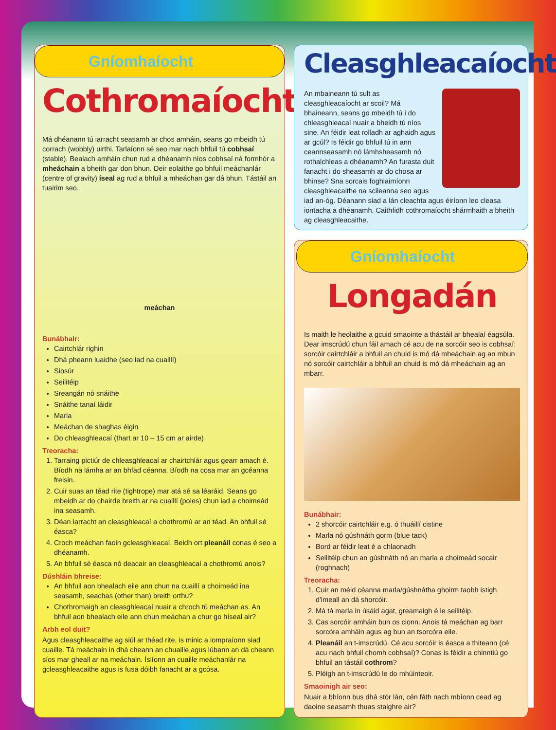Gníomhaíocht
Cothromaíocht
Má dhéanann tú iarracht seasamh ar chos amháin, seans go mbeidh tú corrach (wobbly) uirthi. Tarlaíonn sé seo mar nach bhfuil tú cobhsaí (stable). Bealach amháin chun rud a dhéanamh níos cobhsaí ná formhór a mheáchain a bheith gar don bhun. Deir eolaithe go bhfuil meáchanlár (centre of gravity) íseal ag rud a bhfuil a mheáchan gar dá bhun. Tástáil an tuairim seo.
meáchan
Bunábhair:
Cairtchlár righin
Dhá pheann luaidhe (seo iad na cuaillí)
Siosúr
Seilitéip
Sreangán nó snáithe
Snáithe tanaí láidir
Marla
Meáchan de shaghas éigin
Do chleasghleacaí (thart ar 10 – 15 cm ar airde)
Treoracha:
1. Tarraing pictiúr de chleasghleacaí ar chairtchlár agus gearr amach é. Bíodh na lámha ar an bhfad céanna. Bíodh na cosa mar an gcéanna freisin.
2. Cuir suas an téad rite (tightrope) mar atá sé sa léaráid. Seans go mbeidh ar do chairde breith ar na cuaillí (poles) chun iad a choimeád ina seasamh.
3. Déan iarracht an cleasghleacaí a chothromú ar an téad. An bhfuil sé éasca?
4. Croch meáchan faoin gcleasghleacaí. Beidh ort pleanáil conas é seo a dhéanamh.
5. An bhfuil sé éasca nó deacair an cleasghleacaí a chothromú anois?
Dúshláin bhreise:
An bhfuil aon bhealach eile ann chun na cuaillí a choimeád ina seasamh, seachas (other than) breith orthu?
Chothromaigh an cleasghleacaí nuair a chroch tú meáchan as. An bhfuil aon bhealach eile ann chun meáchan a chur go híseal air?
Arbh eol duit?
Agus cleasghleacaithe ag siúl ar théad rite, is minic a iompraíonn siad cuaille. Tá meáchain in dhá cheann an chuaille agus lúbann an dá cheann síos mar gheall ar na meáchain. Íslíonn an cuaille meáchanlár na gcleasghleacaithe agus is fusa dóibh fanacht ar a gcósa.
Cleasghleacaíocht
An mbaineann tú sult as cleasghleacaíocht ar scoil? Má bhaineann, seans go mbeidh tú i do chleasghleacaí nuair a bheidh tú níos sine. An féidir leat rolladh ar aghaidh agus ar gcúl? Is féidir go bhfuil tú in ann ceannseasamh nó lámhsheasamh nó rothalchleas a dhéanamh? An furasta duit fanacht i do sheasamh ar do chosa ar bhinse? Sna sorcais foghlaimíonn cleasghleacaithe na scileanna seo agus iad an-óg. Déanann siad a lán cleachta agus éiríonn leo cleasa iontacha a dhéanamh. Caithfidh cothromaíocht shármhaith a bheith ag cleasghleacaithe.
Gníomhaíocht
Longadán
Is maith le heolaithe a gcuid smaointe a thástáil ar bhealaí éagsúla. Dear imscrúdú chun fáil amach cé acu de na sorcóir seo is cobhsaí: sorcóir cairtchláir a bhfuil an chuid is mó dá mheáchain ag an mbun nó sorcóir cairtchláir a bhfuil an chuid is mó dá mheáchain ag an mbarr.
Bunábhair:
2 shorcóir cairtchláir e.g. ó thuáillí cistine
Marla nó gúshnáth gorm (blue tack)
Bord ar féidir leat é a chlaonadh
Seilitéip chun an gúshnáth nó an marla a choimeád socair (roghnach)
Treoracha:
1. Cuir an méid céanna marla/gúshnátha ghoirm taobh istigh d'imeall an dá shorcóir.
2. Má tá marla in úsáid agat, greamaigh é le seilitéip.
3. Cas sorcóir amháin bun os cionn. Anois tá meáchan ag barr sorcóra amháin agus ag bun an tsorcóra eile.
4. Pleanáil an t-imscrúdú. Cé acu sorcóir is éasca a thiteann (cé acu nach bhfuil chomh cobhsaí)? Conas is féidir a chinntiú go bhfuil an tástáil cothrom?
5. Pléigh an t-imscrúdú le do mhúinteoir.
Smaoinigh air seo:
Nuair a bhíonn bus dhá stór lán, cén fáth nach mbíonn cead ag daoine seasamh thuas staighre air?